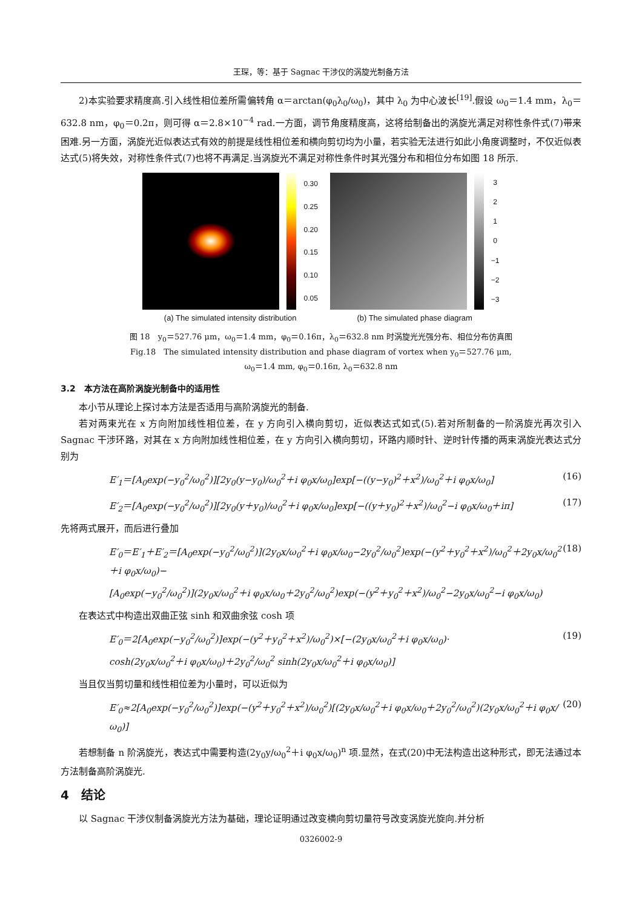王琛，等：基于 Sagnac 干涉仪的涡旋光制备方法
2)本实验要求精度高.引入线性相位差所需偏转角 α＝arctan(φ<sub>0</sub>λ<sub>0</sub>/ω<sub>0</sub>)，其中 λ<sub>0</sub> 为中心波长<sup>[19]</sup>.假设 ω<sub>0</sub>＝1.4 mm，λ<sub>0</sub>＝632.8 nm，φ<sub>0</sub>＝0.2π，则可得 α＝2.8×10<sup>−4</sup> rad.一方面，调节角度精度高，这将给制备出的涡旋光满足对称性条件式(7)带来困难.另一方面，涡旋光近似表达式有效的前提是线性相位差和横向剪切均为小量，若实验无法进行如此小角度调整时，不仅近似表达式(5)将失效，对称性条件式(7)也将不再满足.当涡旋光不满足对称性条件时其光强分布和相位分布如图 18 所示.
0.30
0.25
0.20
0.15
0.10
0.05
(a) The simulated intensity distribution
3210
−1
−2
−3
(b) The simulated phase diagram
图 18　y<sub>0</sub>＝527.76 μm，ω<sub>0</sub>＝1.4 mm，φ<sub>0</sub>＝0.16π，λ<sub>0</sub>＝632.8 nm 时涡旋光光强分布、相位分布仿真图
Fig.18　The simulated intensity distribution and phase diagram of vortex when y<sub>0</sub>＝527.76 μm,
ω<sub>0</sub>＝1.4 mm, φ<sub>0</sub>＝0.16π, λ<sub>0</sub>＝632.8 nm
3.2　本方法在高阶涡旋光制备中的适用性
本小节从理论上探讨本方法是否适用与高阶涡旋光的制备.
若对两束光在 x 方向附加线性相位差，在 y 方向引入横向剪切，近似表达式如式(5).若对所制备的一阶涡旋光再次引入 Sagnac 干涉环路，对其在 x 方向附加线性相位差，在 y 方向引入横向剪切，环路内顺时针、逆时针传播的两束涡旋光表达式分别为
E′<sub>1</sub>＝[A<sub>0</sub>exp(−y<sub>0</sub><sup>2</sup>/ω<sub>0</sub><sup>2</sup>)][2y<sub>0</sub>(y−y<sub>0</sub>)/ω<sub>0</sub><sup>2</sup>＋i φ<sub>0</sub>x/ω<sub>0</sub>]exp[−((y−y<sub>0</sub>)<sup>2</sup>＋x<sup>2</sup>)/ω<sub>0</sub><sup>2</sup>＋i φ<sub>0</sub>x/ω<sub>0</sub>] (16)
E′<sub>2</sub>＝[A<sub>0</sub>exp(−y<sub>0</sub><sup>2</sup>/ω<sub>0</sub><sup>2</sup>)][2y<sub>0</sub>(y＋y<sub>0</sub>)/ω<sub>0</sub><sup>2</sup>＋i φ<sub>0</sub>x/ω<sub>0</sub>]exp[−((y＋y<sub>0</sub>)<sup>2</sup>＋x<sup>2</sup>)/ω<sub>0</sub><sup>2</sup>−i φ<sub>0</sub>x/ω<sub>0</sub>＋iπ] (17)
先将两式展开，而后进行叠加
E′<sub>0</sub>＝E′<sub>1</sub>＋E′<sub>2</sub>＝[A<sub>0</sub>exp(−y<sub>0</sub><sup>2</sup>/ω<sub>0</sub><sup>2</sup>)](2y<sub>0</sub>x/ω<sub>0</sub><sup>2</sup>＋i φ<sub>0</sub>x/ω<sub>0</sub>−2y<sub>0</sub><sup>2</sup>/ω<sub>0</sub><sup>2</sup>)exp(−(y<sup>2</sup>＋y<sub>0</sub><sup>2</sup>＋x<sup>2</sup>)/ω<sub>0</sub><sup>2</sup>＋2y<sub>0</sub>x/ω<sub>0</sub><sup>2</sup>＋i φ<sub>0</sub>x/ω<sub>0</sub>)−
[A<sub>0</sub>exp(−y<sub>0</sub><sup>2</sup>/ω<sub>0</sub><sup>2</sup>)](2y<sub>0</sub>x/ω<sub>0</sub><sup>2</sup>＋i φ<sub>0</sub>x/ω<sub>0</sub>＋2y<sub>0</sub><sup>2</sup>/ω<sub>0</sub><sup>2</sup>)exp(−(y<sup>2</sup>＋y<sub>0</sub><sup>2</sup>＋x<sup>2</sup>)/ω<sub>0</sub><sup>2</sup>−2y<sub>0</sub>x/ω<sub>0</sub><sup>2</sup>−i φ<sub>0</sub>x/ω<sub>0</sub>) (18)
在表达式中构造出双曲正弦 sinh 和双曲余弦 cosh 项
E′<sub>0</sub>＝2[A<sub>0</sub>exp(−y<sub>0</sub><sup>2</sup>/ω<sub>0</sub><sup>2</sup>)]exp(−(y<sup>2</sup>＋y<sub>0</sub><sup>2</sup>＋x<sup>2</sup>)/ω<sub>0</sub><sup>2</sup>)×[−(2y<sub>0</sub>x/ω<sub>0</sub><sup>2</sup>＋i φ<sub>0</sub>x/ω<sub>0</sub>)·
cosh(2y<sub>0</sub>x/ω<sub>0</sub><sup>2</sup>＋i φ<sub>0</sub>x/ω<sub>0</sub>)＋2y<sub>0</sub><sup>2</sup>/ω<sub>0</sub><sup>2</sup> sinh(2y<sub>0</sub>x/ω<sub>0</sub><sup>2</sup>＋i φ<sub>0</sub>x/ω<sub>0</sub>)] (19)
当且仅当剪切量和线性相位差为小量时，可以近似为
E′<sub>0</sub>≈2[A<sub>0</sub>exp(−y<sub>0</sub><sup>2</sup>/ω<sub>0</sub><sup>2</sup>)]exp(−(y<sup>2</sup>＋y<sub>0</sub><sup>2</sup>＋x<sup>2</sup>)/ω<sub>0</sub><sup>2</sup>)[(2y<sub>0</sub>x/ω<sub>0</sub><sup>2</sup>＋i φ<sub>0</sub>x/ω<sub>0</sub>＋2y<sub>0</sub><sup>2</sup>/ω<sub>0</sub><sup>2</sup>)(2y<sub>0</sub>x/ω<sub>0</sub><sup>2</sup>＋i φ<sub>0</sub>x/ω<sub>0</sub>)] (20)
若想制备 n 阶涡旋光，表达式中需要构造(2y<sub>0</sub>y/ω<sub>0</sub><sup>2</sup>＋i φ<sub>0</sub>x/ω<sub>0</sub>)<sup>n</sup> 项.显然，在式(20)中无法构造出这种形式，即无法通过本方法制备高阶涡旋光.
4　结论
以 Sagnac 干涉仪制备涡旋光方法为基础，理论证明通过改变横向剪切量符号改变涡旋光旋向.并分析
0326002-9